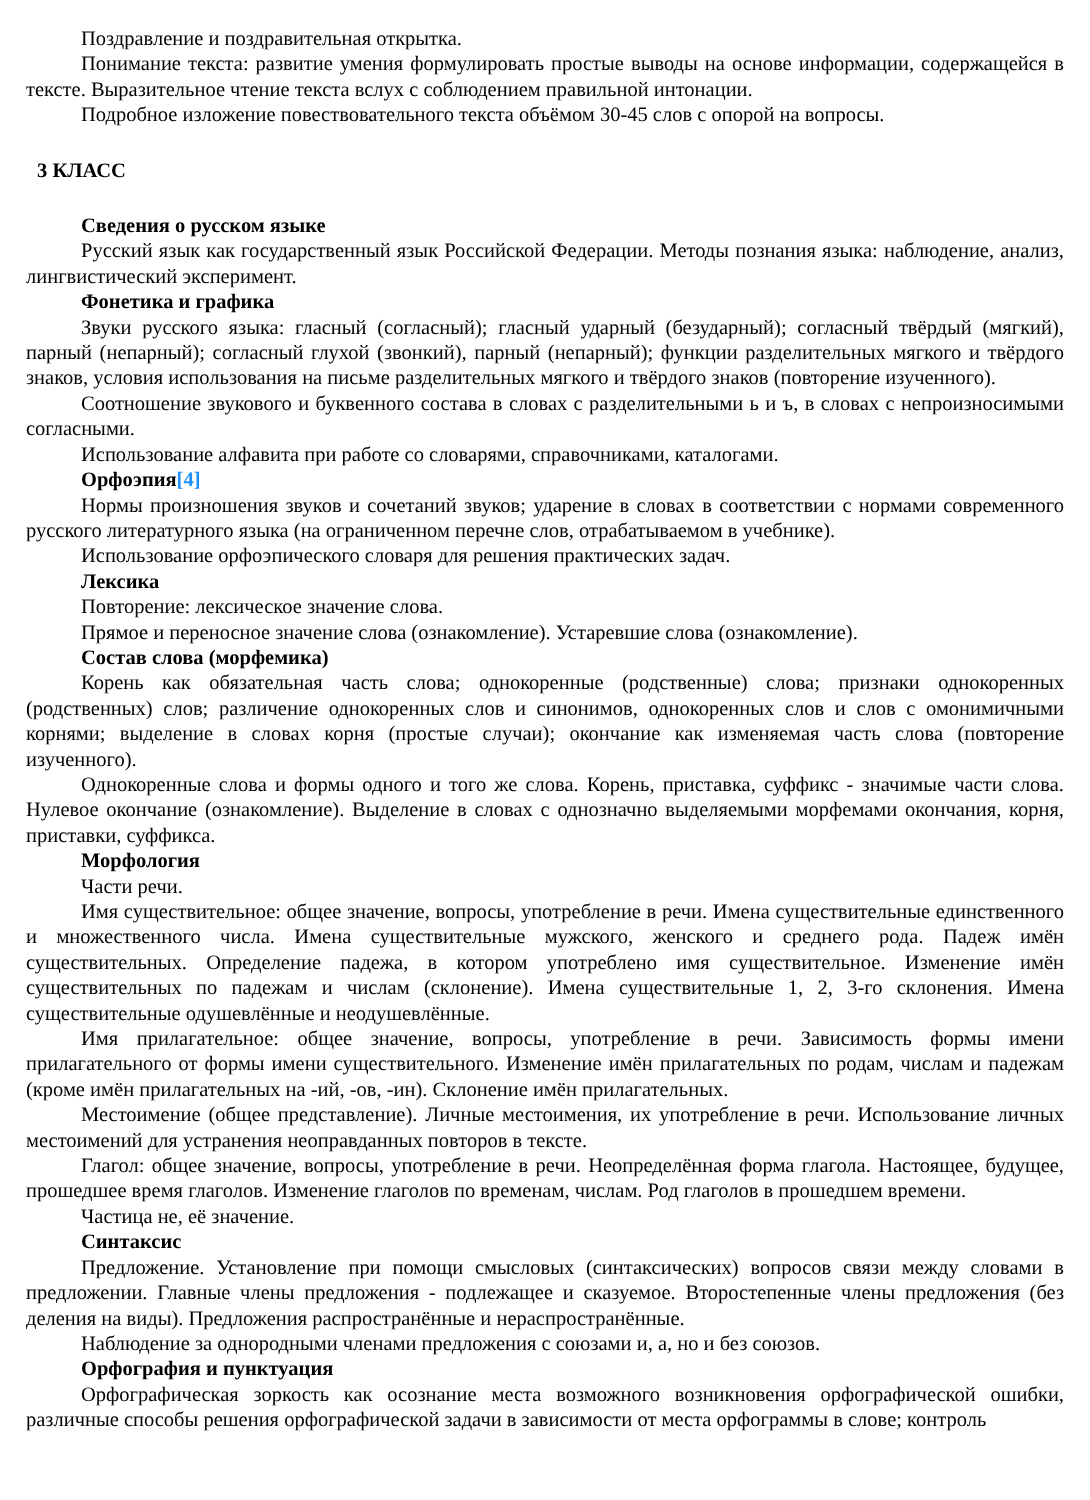Поздравление и поздравительная открытка.
Понимание текста: развитие умения формулировать простые выводы на основе информации, содержащейся в тексте. Выразительное чтение текста вслух с соблюдением правильной интонации.
Подробное изложение повествовательного текста объёмом 30-45 слов с опорой на вопросы.
3 КЛАСС
Сведения о русском языке
Русский язык как государственный язык Российской Федерации. Методы познания языка: наблюдение, анализ, лингвистический эксперимент.
Фонетика и графика
Звуки русского языка: гласный (согласный); гласный ударный (безударный); согласный твёрдый (мягкий), парный (непарный); согласный глухой (звонкий), парный (непарный); функции разделительных мягкого и твёрдого знаков, условия использования на письме разделительных мягкого и твёрдого знаков (повторение изученного).
Соотношение звукового и буквенного состава в словах с разделительными ь и ъ, в словах с непроизносимыми согласными.
Использование алфавита при работе со словарями, справочниками, каталогами.
Орфоэпия[4]
Нормы произношения звуков и сочетаний звуков; ударение в словах в соответствии с нормами современного русского литературного языка (на ограниченном перечне слов, отрабатываемом в учебнике).
Использование орфоэпического словаря для решения практических задач.
Лексика
Повторение: лексическое значение слова.
Прямое и переносное значение слова (ознакомление). Устаревшие слова (ознакомление).
Состав слова (морфемика)
Корень как обязательная часть слова; однокоренные (родственные) слова; признаки однокоренных (родственных) слов; различение однокоренных слов и синонимов, однокоренных слов и слов с омонимичными корнями; выделение в словах корня (простые случаи); окончание как изменяемая часть слова (повторение изученного).
Однокоренные слова и формы одного и того же слова. Корень, приставка, суффикс - значимые части слова. Нулевое окончание (ознакомление). Выделение в словах с однозначно выделяемыми морфемами окончания, корня, приставки, суффикса.
Морфология
Части речи.
Имя существительное: общее значение, вопросы, употребление в речи. Имена существительные единственного и множественного числа. Имена существительные мужского, женского и среднего рода. Падеж имён существительных. Определение падежа, в котором употреблено имя существительное. Изменение имён существительных по падежам и числам (склонение). Имена существительные 1, 2, 3-го склонения. Имена существительные одушевлённые и неодушевлённые.
Имя прилагательное: общее значение, вопросы, употребление в речи. Зависимость формы имени прилагательного от формы имени существительного. Изменение имён прилагательных по родам, числам и падежам (кроме имён прилагательных на -ий, -ов, -ин). Склонение имён прилагательных.
Местоимение (общее представление). Личные местоимения, их употребление в речи. Использование личных местоимений для устранения неоправданных повторов в тексте.
Глагол: общее значение, вопросы, употребление в речи. Неопределённая форма глагола. Настоящее, будущее, прошедшее время глаголов. Изменение глаголов по временам, числам. Род глаголов в прошедшем времени.
Частица не, её значение.
Синтаксис
Предложение. Установление при помощи смысловых (синтаксических) вопросов связи между словами в предложении. Главные члены предложения - подлежащее и сказуемое. Второстепенные члены предложения (без деления на виды). Предложения распространённые и нераспространённые.
Наблюдение за однородными членами предложения с союзами и, а, но и без союзов.
Орфография и пунктуация
Орфографическая зоркость как осознание места возможного возникновения орфографической ошибки, различные способы решения орфографической задачи в зависимости от места орфограммы в слове; контроль